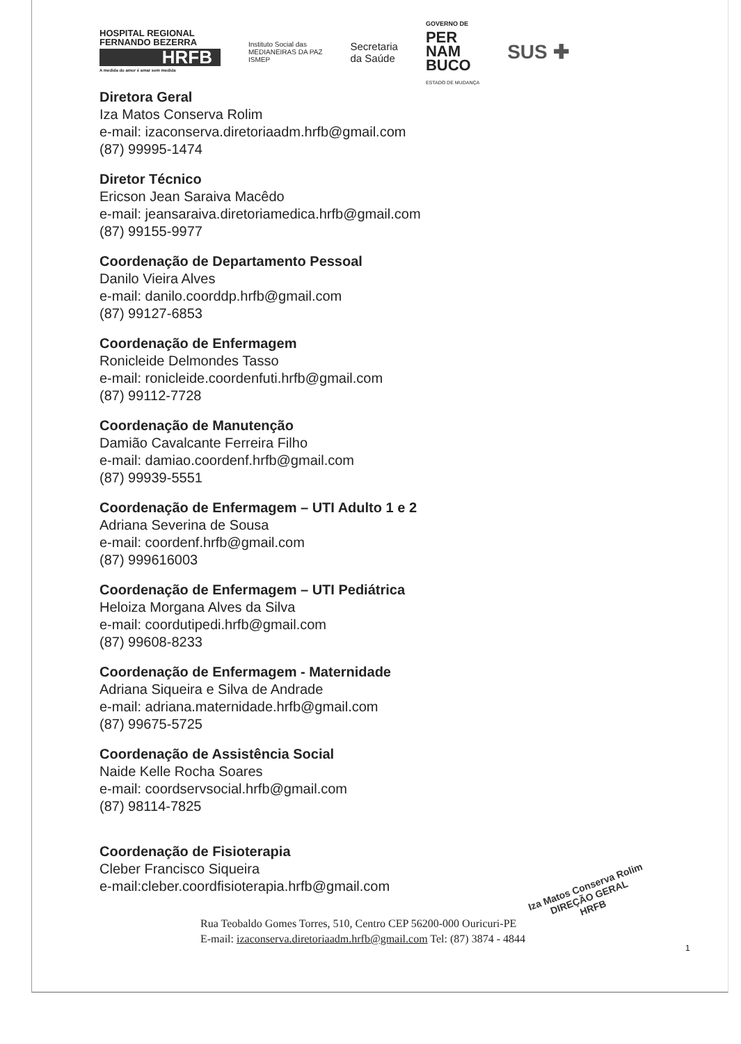HOSPITAL REGIONAL
FERNANDO BEZERRA
HRFB
A medida do amor é amar sem medida
Instituto Social das
MEDIANEIRAS DA PAZ
ISMEP
Secretaria
da Saúde
GOVERNO DE
PER
NAM
BUCO
ESTADO DE MUDANÇA
SUS ✚
Diretora Geral
Iza Matos Conserva Rolim
e-mail: izaconserva.diretoriaadm.hrfb@gmail.com
(87) 99995-1474
Diretor Técnico
Ericson Jean Saraiva Macêdo
e-mail: jeansaraiva.diretoriamedica.hrfb@gmail.com
(87) 99155-9977
Coordenação de Departamento Pessoal
Danilo Vieira Alves
e-mail: danilo.coorddp.hrfb@gmail.com
(87) 99127-6853
Coordenação de Enfermagem
Ronicleide Delmondes Tasso
e-mail: ronicleide.coordenfuti.hrfb@gmail.com
(87) 99112-7728
Coordenação de Manutenção
Damião Cavalcante Ferreira Filho
e-mail: damiao.coordenf.hrfb@gmail.com
(87) 99939-5551
Coordenação de Enfermagem – UTI Adulto 1 e 2
Adriana Severina de Sousa
e-mail: coordenf.hrfb@gmail.com
(87) 999616003
Coordenação de Enfermagem – UTI Pediátrica
Heloiza Morgana Alves da Silva
e-mail: coordutipedi.hrfb@gmail.com
(87) 99608-8233
Coordenação de Enfermagem - Maternidade
Adriana Siqueira e Silva de Andrade
e-mail: adriana.maternidade.hrfb@gmail.com
(87) 99675-5725
Coordenação de Assistência Social
Naide Kelle Rocha Soares
e-mail: coordservsocial.hrfb@gmail.com
(87) 98114-7825
Coordenação de Fisioterapia
Cleber Francisco Siqueira
e-mail:cleber.coordfisioterapia.hrfb@gmail.com
Iza Matos Conserva Rolim
DIREÇÃO GERAL
HRFB
1
Rua Teobaldo Gomes Torres, 510, Centro CEP 56200-000 Ouricuri-PE
E-mail: izaconserva.diretoriaadm.hrfb@gmail.com Tel: (87) 3874 - 4844